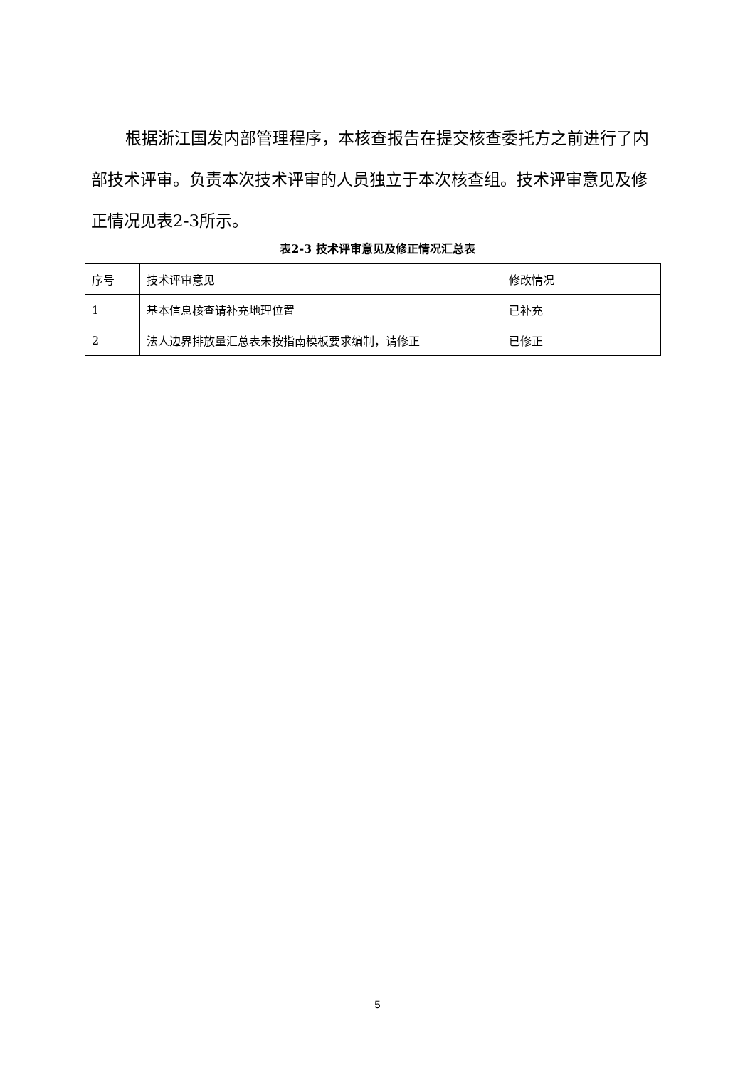根据浙江国发内部管理程序，本核查报告在提交核查委托方之前进行了内部技术评审。负责本次技术评审的人员独立于本次核查组。技术评审意见及修正情况见表2-3所示。
表2-3 技术评审意见及修正情况汇总表
| 序号 | 技术评审意见 | 修改情况 |
| --- | --- | --- |
| 1 | 基本信息核查请补充地理位置 | 已补充 |
| 2 | 法人边界排放量汇总表未按指南模板要求编制，请修正 | 已修正 |
5